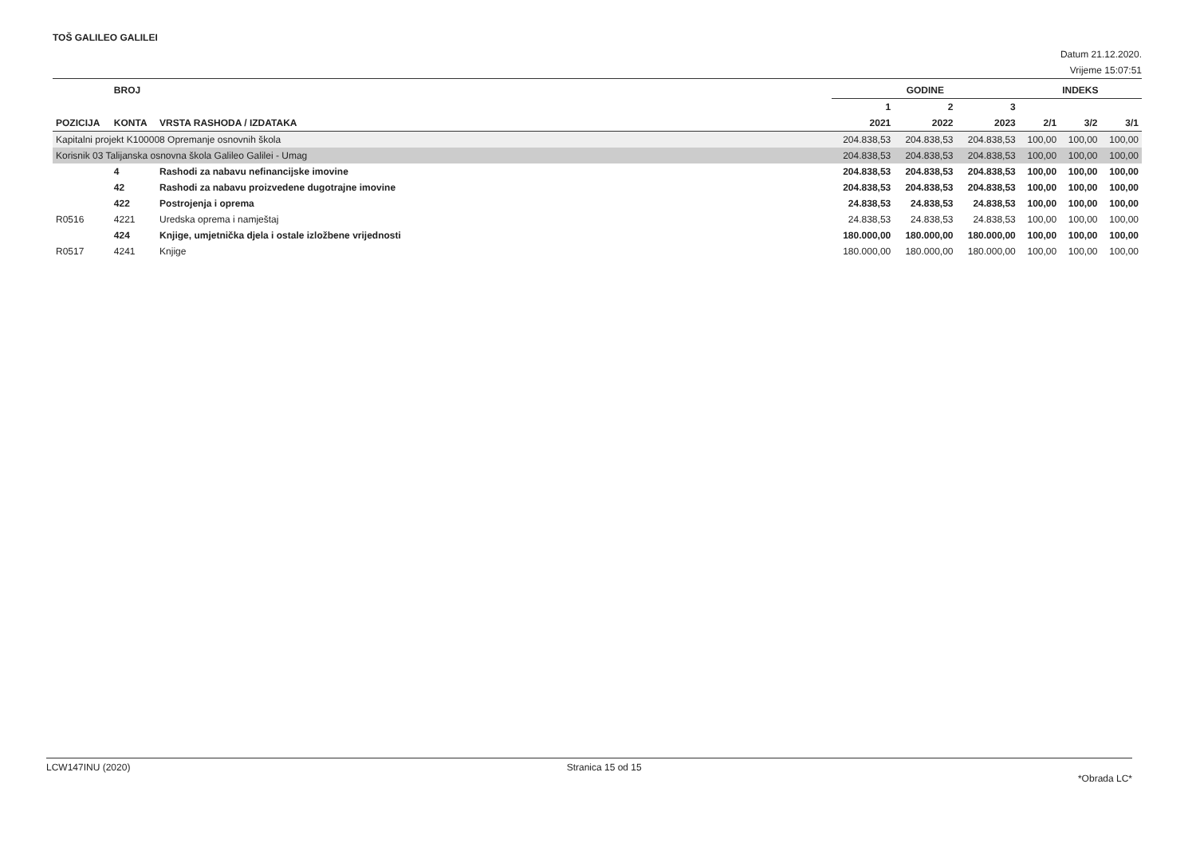TOŠ GALILEO GALILEI
Datum 21.12.2020.
Vrijeme 15:07:51
| | BROJ | | GODINE | | | INDEKS | | |
| --- | --- | --- | --- | --- | --- | --- | --- | --- |
| | | | 1 | 2 | 3 | | | |
| POZICIJA | KONTA | VRSTA RASHODA / IZDATAKA | 2021 | 2022 | 2023 | 2/1 | 3/2 | 3/1 |
| Kapitalni projekt K100008 Opremanje osnovnih škola | | | 204.838,53 | 204.838,53 | 204.838,53 | 100,00 | 100,00 | 100,00 |
| Korisnik 03 Talijanska osnovna škola Galileo Galilei - Umag | | | 204.838,53 | 204.838,53 | 204.838,53 | 100,00 | 100,00 | 100,00 |
| | 4 | Rashodi za nabavu nefinancijske imovine | 204.838,53 | 204.838,53 | 204.838,53 | 100,00 | 100,00 | 100,00 |
| | 42 | Rashodi za nabavu proizvedene dugotrajne imovine | 204.838,53 | 204.838,53 | 204.838,53 | 100,00 | 100,00 | 100,00 |
| | 422 | Postrojenja i oprema | 24.838,53 | 24.838,53 | 24.838,53 | 100,00 | 100,00 | 100,00 |
| R0516 | 4221 | Uredska oprema i namještaj | 24.838,53 | 24.838,53 | 24.838,53 | 100,00 | 100,00 | 100,00 |
| | 424 | Knjige, umjetnička djela i ostale izložbene vrijednosti | 180.000,00 | 180.000,00 | 180.000,00 | 100,00 | 100,00 | 100,00 |
| R0517 | 4241 | Knjige | 180.000,00 | 180.000,00 | 180.000,00 | 100,00 | 100,00 | 100,00 |
LCW147INU (2020) Stranica 15 od 15 *Obrada LC*